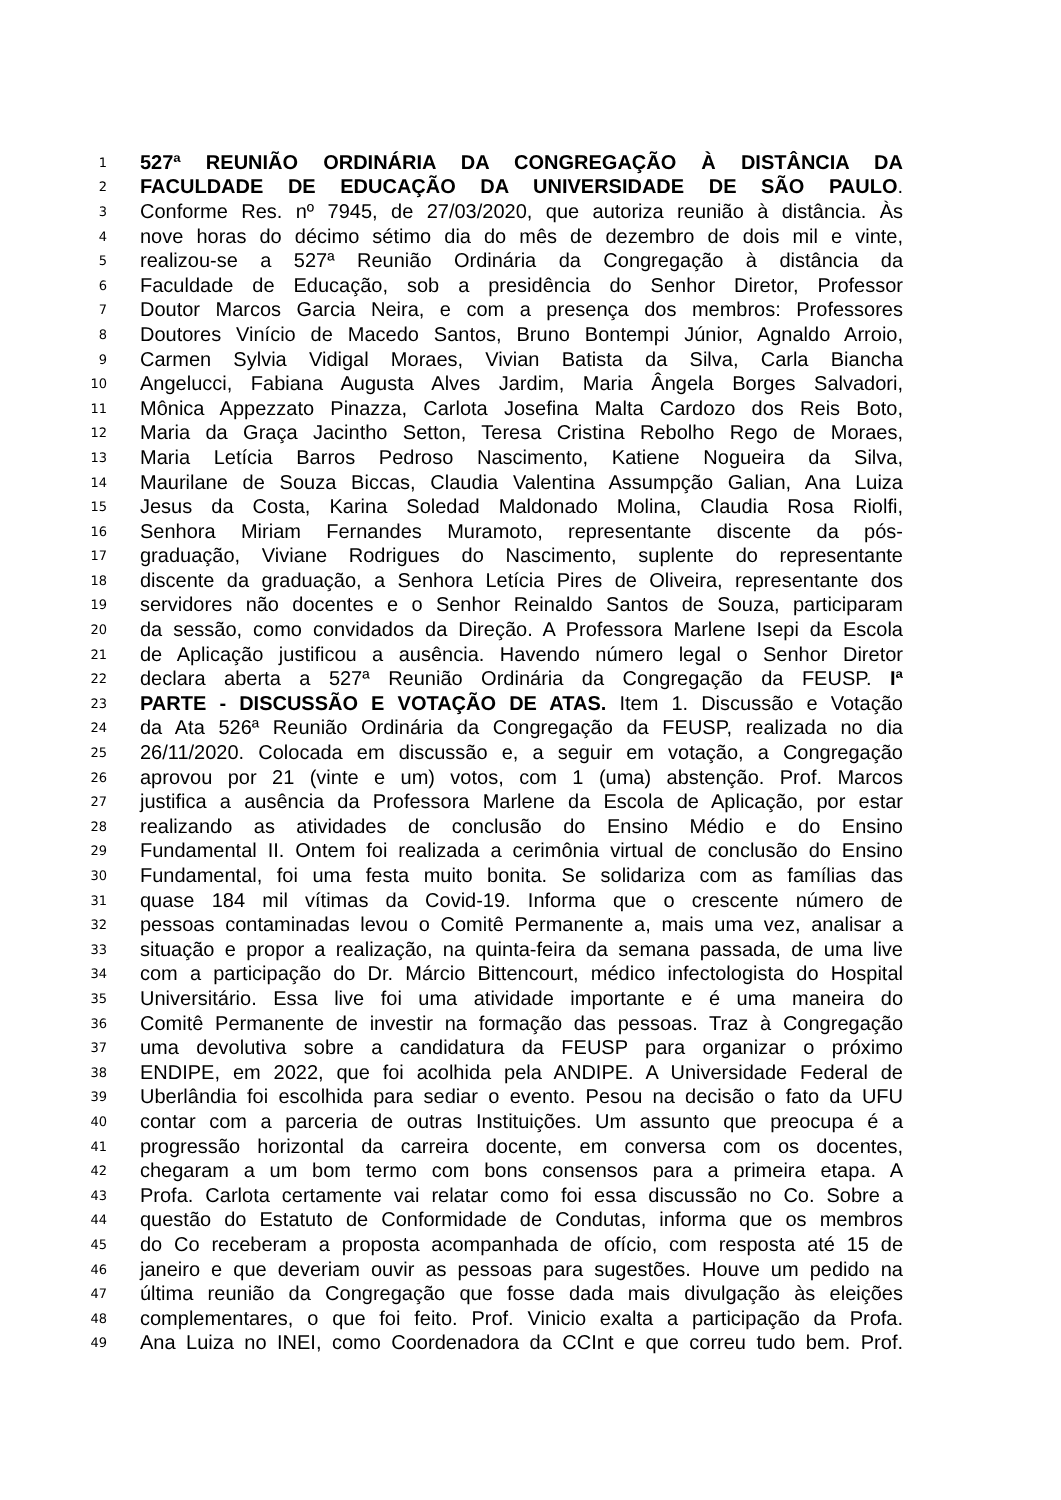1 527ª REUNIÃO ORDINÁRIA DA CONGREGAÇÃO À DISTÂNCIA DA
2 FACULDADE DE EDUCAÇÃO DA UNIVERSIDADE DE SÃO PAULO.
3 Conforme Res. nº 7945, de 27/03/2020, que autoriza reunião à distância. Às
4 nove horas do décimo sétimo dia do mês de dezembro de dois mil e vinte,
5 realizou-se a 527ª Reunião Ordinária da Congregação à distância da
6 Faculdade de Educação, sob a presidência do Senhor Diretor, Professor
7 Doutor Marcos Garcia Neira, e com a presença dos membros: Professores
8 Doutores Vinício de Macedo Santos, Bruno Bontempi Júnior, Agnaldo Arroio,
9 Carmen Sylvia Vidigal Moraes, Vivian Batista da Silva, Carla Biancha
10 Angelucci, Fabiana Augusta Alves Jardim, Maria Ângela Borges Salvadori,
11 Mônica Appezzato Pinazza, Carlota Josefina Malta Cardozo dos Reis Boto,
12 Maria da Graça Jacintho Setton, Teresa Cristina Rebolho Rego de Moraes,
13 Maria Letícia Barros Pedroso Nascimento, Katiene Nogueira da Silva,
14 Maurilane de Souza Biccas, Claudia Valentina Assumpção Galian, Ana Luiza
15 Jesus da Costa, Karina Soledad Maldonado Molina, Claudia Rosa Riolfi,
16 Senhora Miriam Fernandes Muramoto, representante discente da pós-
17 graduação, Viviane Rodrigues do Nascimento, suplente do representante
18 discente da graduação, a Senhora Letícia Pires de Oliveira, representante dos
19 servidores não docentes e o Senhor Reinaldo Santos de Souza, participaram
20 da sessão, como convidados da Direção. A Professora Marlene Isepi da Escola
21 de Aplicação justificou a ausência. Havendo número legal o Senhor Diretor
22 declara aberta a 527ª Reunião Ordinária da Congregação da FEUSP. Iª
23 PARTE - DISCUSSÃO E VOTAÇÃO DE ATAS. Item 1. Discussão e Votação
24 da Ata 526ª Reunião Ordinária da Congregação da FEUSP, realizada no dia
25 26/11/2020. Colocada em discussão e, a seguir em votação, a Congregação
26 aprovou por 21 (vinte e um) votos, com 1 (uma) abstenção. Prof. Marcos
27 justifica a ausência da Professora Marlene da Escola de Aplicação, por estar
28 realizando as atividades de conclusão do Ensino Médio e do Ensino
29 Fundamental II. Ontem foi realizada a cerimônia virtual de conclusão do Ensino
30 Fundamental, foi uma festa muito bonita. Se solidariza com as famílias das
31 quase 184 mil vítimas da Covid-19. Informa que o crescente número de
32 pessoas contaminadas levou o Comitê Permanente a, mais uma vez, analisar a
33 situação e propor a realização, na quinta-feira da semana passada, de uma live
34 com a participação do Dr. Márcio Bittencourt, médico infectologista do Hospital
35 Universitário. Essa live foi uma atividade importante e é uma maneira do
36 Comitê Permanente de investir na formação das pessoas. Traz à Congregação
37 uma devolutiva sobre a candidatura da FEUSP para organizar o próximo
38 ENDIPE, em 2022, que foi acolhida pela ANDIPE. A Universidade Federal de
39 Uberlândia foi escolhida para sediar o evento. Pesou na decisão o fato da UFU
40 contar com a parceria de outras Instituições. Um assunto que preocupa é a
41 progressão horizontal da carreira docente, em conversa com os docentes,
42 chegaram a um bom termo com bons consensos para a primeira etapa. A
43 Profa. Carlota certamente vai relatar como foi essa discussão no Co. Sobre a
44 questão do Estatuto de Conformidade de Condutas, informa que os membros
45 do Co receberam a proposta acompanhada de ofício, com resposta até 15 de
46 janeiro e que deveriam ouvir as pessoas para sugestões. Houve um pedido na
47 última reunião da Congregação que fosse dada mais divulgação às eleições
48 complementares, o que foi feito. Prof. Vinicio exalta a participação da Profa.
49 Ana Luiza no INEI, como Coordenadora da CCInt e que correu tudo bem. Prof.